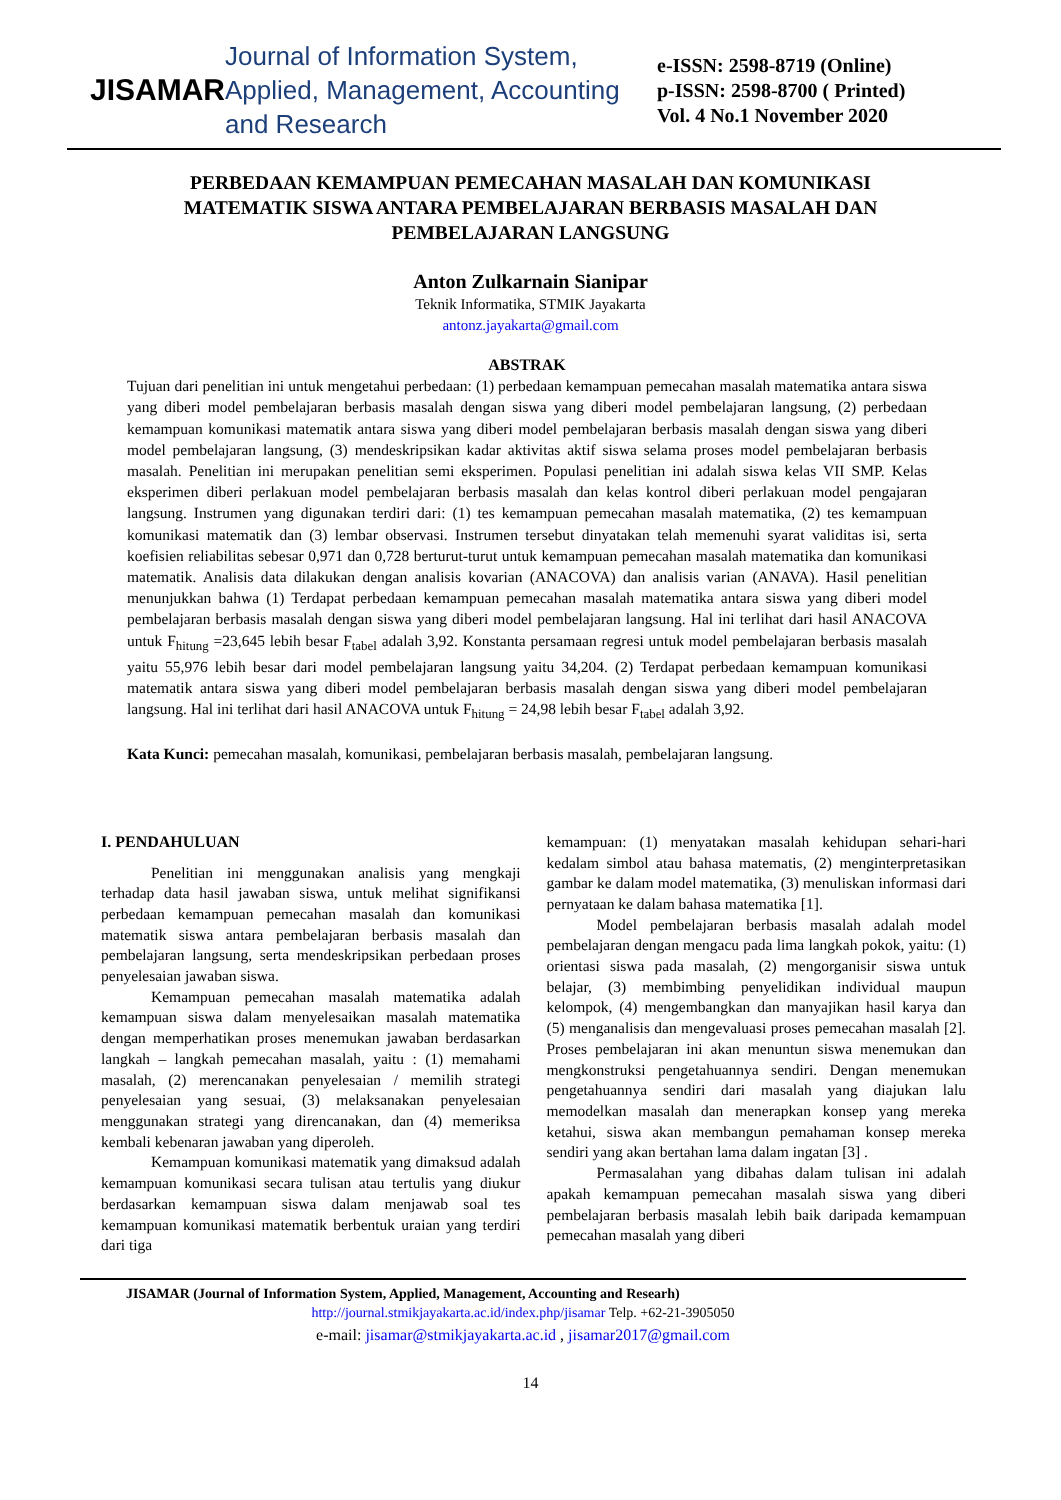JISAMAR
Journal of Information System, Applied, Management, Accounting and Research
e-ISSN: 2598-8719 (Online)
p-ISSN: 2598-8700 ( Printed)
Vol. 4 No.1 November 2020
PERBEDAAN KEMAMPUAN PEMECAHAN MASALAH DAN KOMUNIKASI MATEMATIK SISWA ANTARA PEMBELAJARAN BERBASIS MASALAH DAN PEMBELAJARAN LANGSUNG
Anton Zulkarnain Sianipar
Teknik Informatika, STMIK Jayakarta
antonz.jayakarta@gmail.com
ABSTRAK
Tujuan dari penelitian ini untuk mengetahui perbedaan: (1) perbedaan kemampuan pemecahan masalah matematika antara siswa yang diberi model pembelajaran berbasis masalah dengan siswa yang diberi model pembelajaran langsung, (2) perbedaan kemampuan komunikasi matematik antara siswa yang diberi model pembelajaran berbasis masalah dengan siswa yang diberi model pembelajaran langsung, (3) mendeskripsikan kadar aktivitas aktif siswa selama proses model pembelajaran berbasis masalah. Penelitian ini merupakan penelitian semi eksperimen. Populasi penelitian ini adalah siswa kelas VII SMP. Kelas eksperimen diberi perlakuan model pembelajaran berbasis masalah dan kelas kontrol diberi perlakuan model pengajaran langsung. Instrumen yang digunakan terdiri dari: (1) tes kemampuan pemecahan masalah matematika, (2) tes kemampuan komunikasi matematik dan (3) lembar observasi. Instrumen tersebut dinyatakan telah memenuhi syarat validitas isi, serta koefisien reliabilitas sebesar 0,971 dan 0,728 berturut-turut untuk kemampuan pemecahan masalah matematika dan komunikasi matematik. Analisis data dilakukan dengan analisis kovarian (ANACOVA) dan analisis varian (ANAVA). Hasil penelitian menunjukkan bahwa (1) Terdapat perbedaan kemampuan pemecahan masalah matematika antara siswa yang diberi model pembelajaran berbasis masalah dengan siswa yang diberi model pembelajaran langsung. Hal ini terlihat dari hasil ANACOVA untuk F<sub>hitung</sub> =23,645 lebih besar F<sub>tabel</sub> adalah 3,92. Konstanta persamaan regresi untuk model pembelajaran berbasis masalah yaitu 55,976 lebih besar dari model pembelajaran langsung yaitu 34,204. (2) Terdapat perbedaan kemampuan komunikasi matematik antara siswa yang diberi model pembelajaran berbasis masalah dengan siswa yang diberi model pembelajaran langsung. Hal ini terlihat dari hasil ANACOVA untuk F<sub>hitung</sub> = 24,98 lebih besar F<sub>tabel</sub> adalah 3,92.
Kata Kunci: pemecahan masalah, komunikasi, pembelajaran berbasis masalah, pembelajaran langsung.
I. PENDAHULUAN
Penelitian ini menggunakan analisis yang mengkaji terhadap data hasil jawaban siswa, untuk melihat signifikansi perbedaan kemampuan pemecahan masalah dan komunikasi matematik siswa antara pembelajaran berbasis masalah dan pembelajaran langsung, serta mendeskripsikan perbedaan proses penyelesaian jawaban siswa.
Kemampuan pemecahan masalah matematika adalah kemampuan siswa dalam menyelesaikan masalah matematika dengan memperhatikan proses menemukan jawaban berdasarkan langkah – langkah pemecahan masalah, yaitu : (1) memahami masalah, (2) merencanakan penyelesaian / memilih strategi penyelesaian yang sesuai, (3) melaksanakan penyelesaian menggunakan strategi yang direncanakan, dan (4) memeriksa kembali kebenaran jawaban yang diperoleh.
Kemampuan komunikasi matematik yang dimaksud adalah kemampuan komunikasi secara tulisan atau tertulis yang diukur berdasarkan kemampuan siswa dalam menjawab soal tes kemampuan komunikasi matematik berbentuk uraian yang terdiri dari tiga
kemampuan: (1) menyatakan masalah kehidupan sehari-hari kedalam simbol atau bahasa matematis, (2) menginterpretasikan gambar ke dalam model matematika, (3) menuliskan informasi dari pernyataan ke dalam bahasa matematika [1].
Model pembelajaran berbasis masalah adalah model pembelajaran dengan mengacu pada lima langkah pokok, yaitu: (1) orientasi siswa pada masalah, (2) mengorganisir siswa untuk belajar, (3) membimbing penyelidikan individual maupun kelompok, (4) mengembangkan dan manyajikan hasil karya dan (5) menganalisis dan mengevaluasi proses pemecahan masalah [2]. Proses pembelajaran ini akan menuntun siswa menemukan dan mengkonstruksi pengetahuannya sendiri. Dengan menemukan pengetahuannya sendiri dari masalah yang diajukan lalu memodelkan masalah dan menerapkan konsep yang mereka ketahui, siswa akan membangun pemahaman konsep mereka sendiri yang akan bertahan lama dalam ingatan [3] .
Permasalahan yang dibahas dalam tulisan ini adalah apakah kemampuan pemecahan masalah siswa yang diberi pembelajaran berbasis masalah lebih baik daripada kemampuan pemecahan masalah yang diberi
JISAMAR (Journal of Information System, Applied, Management, Accounting and Researh)
http://journal.stmikjayakarta.ac.id/index.php/jisamar Telp. +62-21-3905050
e-mail: jisamar@stmikjayakarta.ac.id , jisamar2017@gmail.com
14